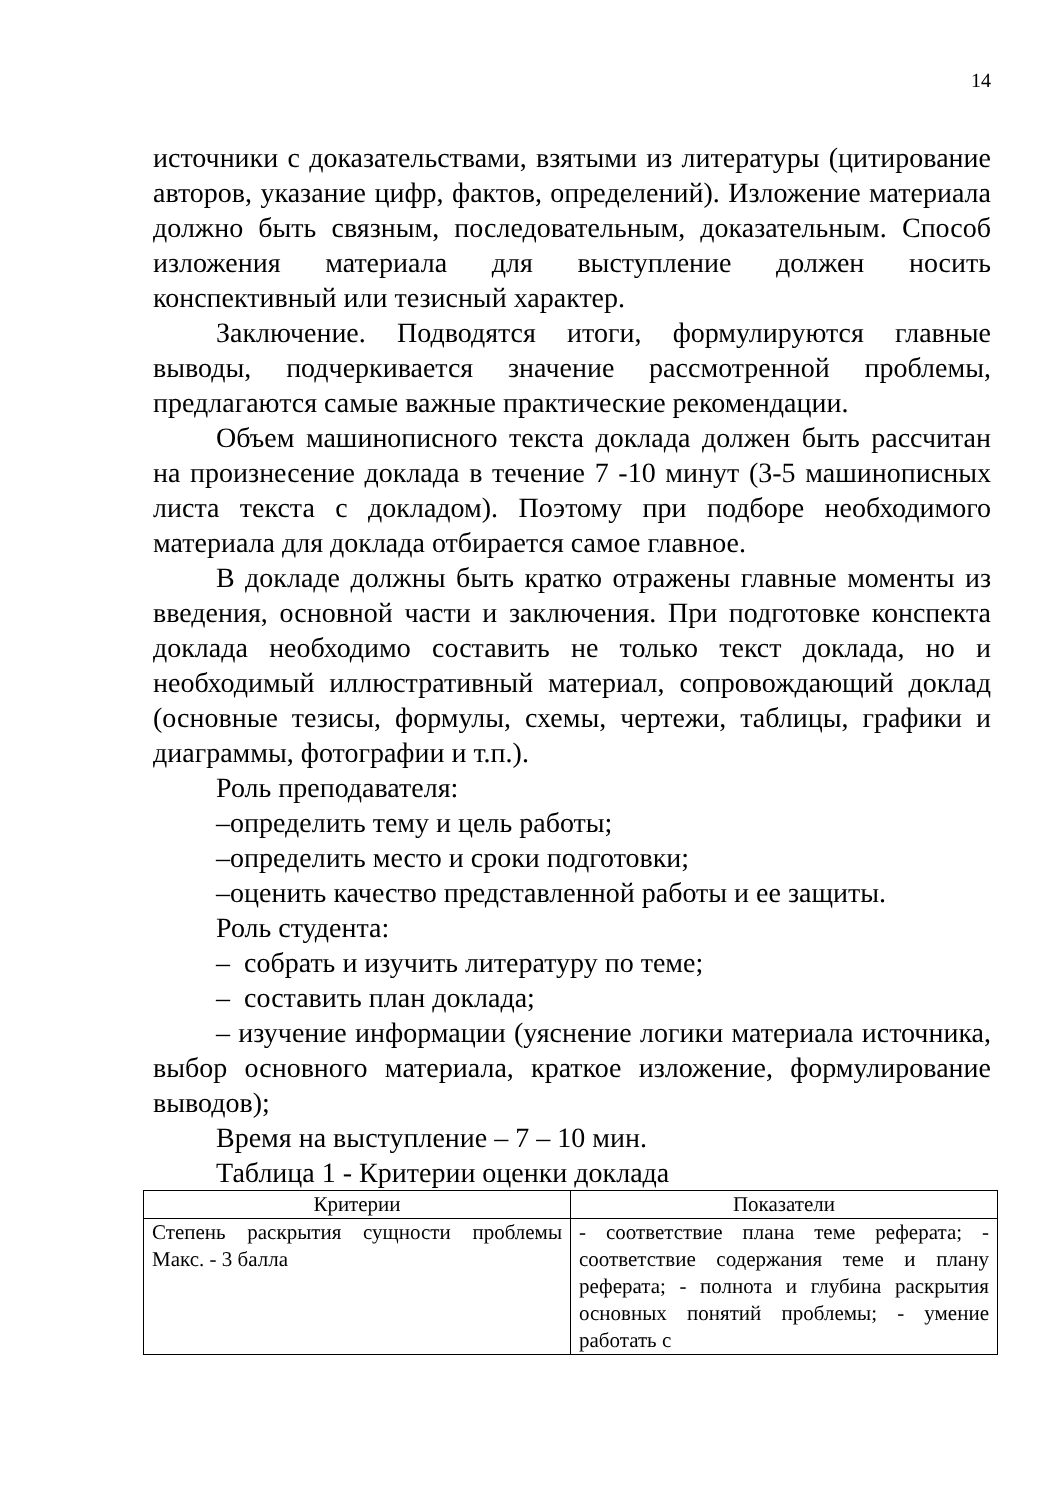14
источники с доказательствами, взятыми из литературы (цитирование авторов, указание цифр, фактов, определений). Изложение материала должно быть связным, последовательным, доказательным. Способ изложения материала для выступление должен носить конспективный или тезисный характер.
Заключение. Подводятся итоги, формулируются главные выводы, подчеркивается значение рассмотренной проблемы, предлагаются самые важные практические рекомендации.
Объем машинописного текста доклада должен быть рассчитан на произнесение доклада в течение 7 -10 минут (3-5 машинописных листа текста с докладом). Поэтому при подборе необходимого материала для доклада отбирается самое главное.
В докладе должны быть кратко отражены главные моменты из введения, основной части и заключения. При подготовке конспекта доклада необходимо составить не только текст доклада, но и необходимый иллюстративный материал, сопровождающий доклад (основные тезисы, формулы, схемы, чертежи, таблицы, графики и диаграммы, фотографии и т.п.).
Роль преподавателя:
–определить тему и цель работы;
–определить место и сроки подготовки;
–оценить качество представленной работы и ее защиты.
Роль студента:
– собрать и изучить литературу по теме;
– составить план доклада;
– изучение информации (уяснение логики материала источника, выбор основного материала, краткое изложение, формулирование выводов);
Время на выступление – 7 – 10 мин.
Таблица 1 - Критерии оценки доклада
| Критерии | Показатели |
| --- | --- |
| Степень раскрытия сущности проблемы Макс. - 3 балла | - соответствие плана теме реферата; - соответствие содержания теме и плану реферата; - полнота и глубина раскрытия основных понятий проблемы; - умение работать с |